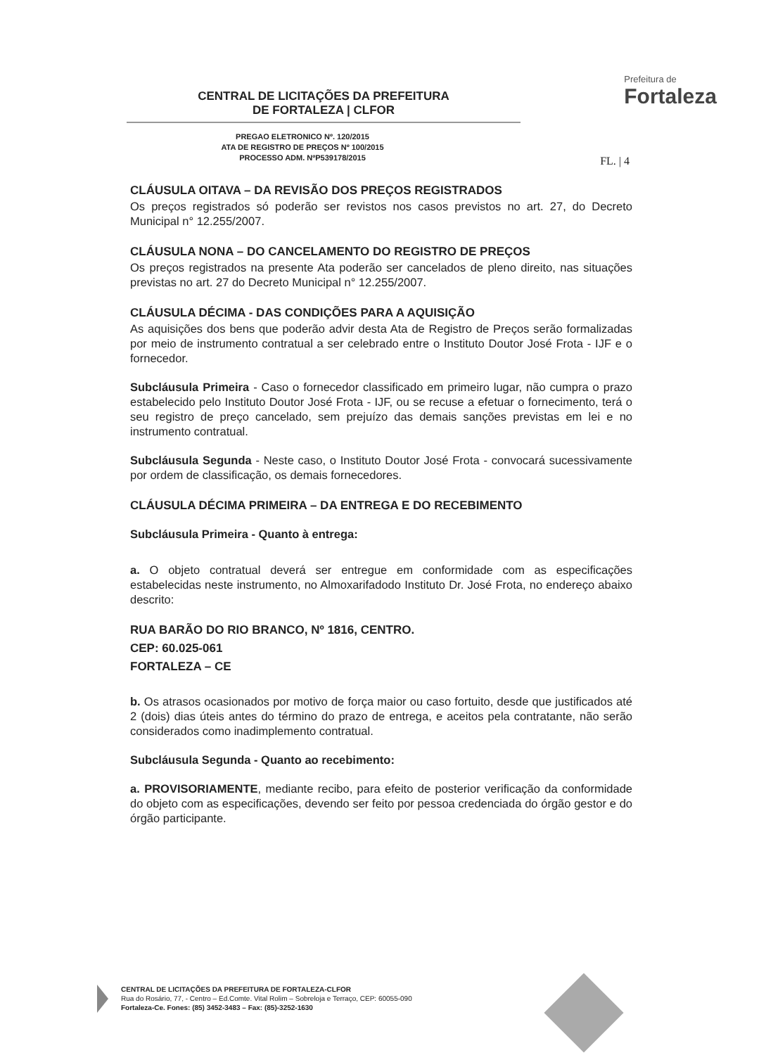CENTRAL DE LICITAÇÕES DA PREFEITURA
DE FORTALEZA | CLFOR
Prefeitura de
Fortaleza
PREGAO ELETRONICO Nº. 120/2015
ATA DE REGISTRO DE PREÇOS Nº 100/2015
PROCESSO ADM. NºP539178/2015
FL. | 4
CLÁUSULA OITAVA – DA REVISÃO DOS PREÇOS REGISTRADOS
Os preços registrados só poderão ser revistos nos casos previstos no art. 27, do Decreto Municipal n° 12.255/2007.
CLÁUSULA NONA – DO CANCELAMENTO DO REGISTRO DE PREÇOS
Os preços registrados na presente Ata poderão ser cancelados de pleno direito, nas situações previstas no art. 27 do Decreto Municipal n° 12.255/2007.
CLÁUSULA DÉCIMA - DAS CONDIÇÕES PARA A AQUISIÇÃO
As aquisições dos bens que poderão advir desta Ata de Registro de Preços serão formalizadas por meio de instrumento contratual a ser celebrado entre o Instituto Doutor José Frota - IJF e o fornecedor.
Subcláusula Primeira - Caso o fornecedor classificado em primeiro lugar, não cumpra o prazo estabelecido pelo Instituto Doutor José Frota - IJF, ou se recuse a efetuar o fornecimento, terá o seu registro de preço cancelado, sem prejuízo das demais sanções previstas em lei e no instrumento contratual.
Subcláusula Segunda - Neste caso, o Instituto Doutor José Frota - convocará sucessivamente por ordem de classificação, os demais fornecedores.
CLÁUSULA DÉCIMA PRIMEIRA – DA ENTREGA E DO RECEBIMENTO
Subcláusula Primeira - Quanto à entrega:
a. O objeto contratual deverá ser entregue em conformidade com as especificações estabelecidas neste instrumento, no Almoxarifadodo Instituto Dr. José Frota, no endereço abaixo descrito:
RUA BARÃO DO RIO BRANCO, Nº 1816, CENTRO.
CEP: 60.025-061
FORTALEZA – CE
b. Os atrasos ocasionados por motivo de força maior ou caso fortuito, desde que justificados até 2 (dois) dias úteis antes do término do prazo de entrega, e aceitos pela contratante, não serão considerados como inadimplemento contratual.
Subcláusula Segunda - Quanto ao recebimento:
a. PROVISORIAMENTE, mediante recibo, para efeito de posterior verificação da conformidade do objeto com as especificações, devendo ser feito por pessoa credenciada do órgão gestor e do órgão participante.
CENTRAL DE LICITAÇÕES DA PREFEITURA DE FORTALEZA-CLFOR
Rua do Rosário, 77, - Centro – Ed.Comte. Vital Rolim – Sobreloja e Terraço, CEP: 60055-090
Fortaleza-Ce. Fones: (85) 3452-3483 – Fax: (85)-3252-1630